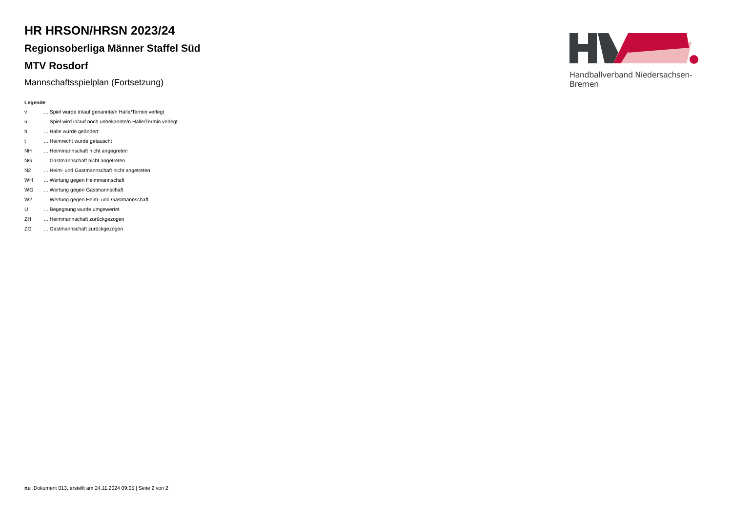HR HRSON/HRSN 2023/24
Regionsoberliga Männer Staffel Süd
MTV Rosdorf
Mannschaftsspielplan (Fortsetzung)
Legende
| v | ... Spiel wurde in/auf genannte/n Halle/Termin verlegt |
| u | ... Spiel wird in/auf noch unbekannte/n Halle/Termin verlegt |
| h | ... Halle wurde geändert |
| t | ... Heimrecht wurde getauscht |
| NH | ... Heimmannschaft nicht angegreten |
| NG | ... Gastmannschaft nicht angetreten |
| N2 | ... Heim- und Gastmannschaft nicht angetreten |
| WH | ... Wertung gegen Heimmannschaft |
| WG | ... Wertung gegen Gastmannschaft |
| W2 | ... Wertung gegen Heim- und Gastmannschaft |
| U | ... Begegnung wurde umgewertet |
| ZH | ... Heimmannschaft zurückgezogen |
| ZG | ... Gastmannschaft zurückgezogen |
Handballverband Niedersachsen-Bremen
nu .Dokument 013, erstellt am 24.11.2024 09:05 | Seite 2 von 2